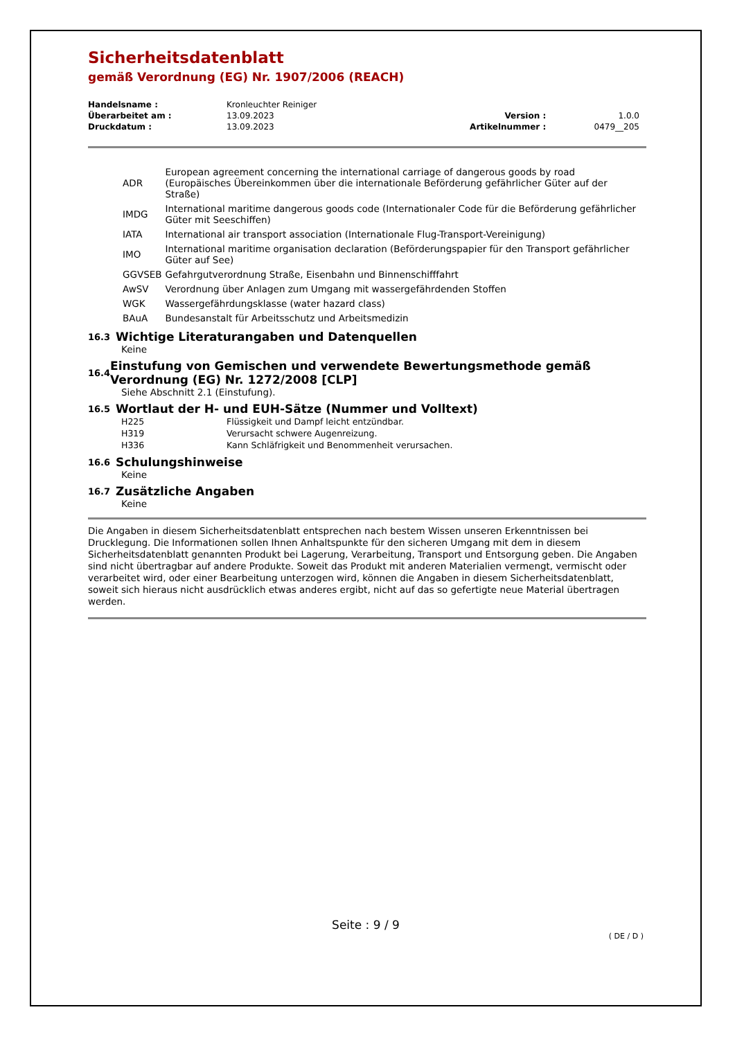Sicherheitsdatenblatt
gemäß Verordnung (EG) Nr. 1907/2006 (REACH)
| Handelsname : | Kronleuchter Reiniger | | |
| Überarbeitet am : | 13.09.2023 | Version : | 1.0.0 |
| Druckdatum : | 13.09.2023 | Artikelnummer : | 0479__205 |
| ADR | European agreement concerning the international carriage of dangerous goods by road (Europäisches Übereinkommen über die internationale Beförderung gefährlicher Güter auf der Straße) |
| IMDG | International maritime dangerous goods code (Internationaler Code für die Beförderung gefährlicher Güter mit Seeschiffen) |
| IATA | International air transport association (Internationale Flug-Transport-Vereinigung) |
| IMO | International maritime organisation declaration (Beförderungspapier für den Transport gefährlicher Güter auf See) |
| GGVSEB | Gefahrgutverordnung Straße, Eisenbahn und Binnenschifffahrt |
| AwSV | Verordnung über Anlagen zum Umgang mit wassergefährdenden Stoffen |
| WGK | Wassergefährdungsklasse (water hazard class) |
| BAuA | Bundesanstalt für Arbeitsschutz und Arbeitsmedizin |
16.3 Wichtige Literaturangaben und Datenquellen
Keine
16.4 Einstufung von Gemischen und verwendete Bewertungsmethode gemäß Verordnung (EG) Nr. 1272/2008 [CLP]
Siehe Abschnitt 2.1 (Einstufung).
16.5 Wortlaut der H- und EUH-Sätze (Nummer und Volltext)
| H225 | Flüssigkeit und Dampf leicht entzündbar. |
| H319 | Verursacht schwere Augenreizung. |
| H336 | Kann Schläfrigkeit und Benommenheit verursachen. |
16.6 Schulungshinweise
Keine
16.7 Zusätzliche Angaben
Keine
Die Angaben in diesem Sicherheitsdatenblatt entsprechen nach bestem Wissen unseren Erkenntnissen bei Drucklegung. Die Informationen sollen Ihnen Anhaltspunkte für den sicheren Umgang mit dem in diesem Sicherheitsdatenblatt genannten Produkt bei Lagerung, Verarbeitung, Transport und Entsorgung geben. Die Angaben sind nicht übertragbar auf andere Produkte. Soweit das Produkt mit anderen Materialien vermengt, vermischt oder verarbeitet wird, oder einer Bearbeitung unterzogen wird, können die Angaben in diesem Sicherheitsdatenblatt, soweit sich hieraus nicht ausdrücklich etwas anderes ergibt, nicht auf das so gefertigte neue Material übertragen werden.
Seite : 9 / 9
( DE / D )